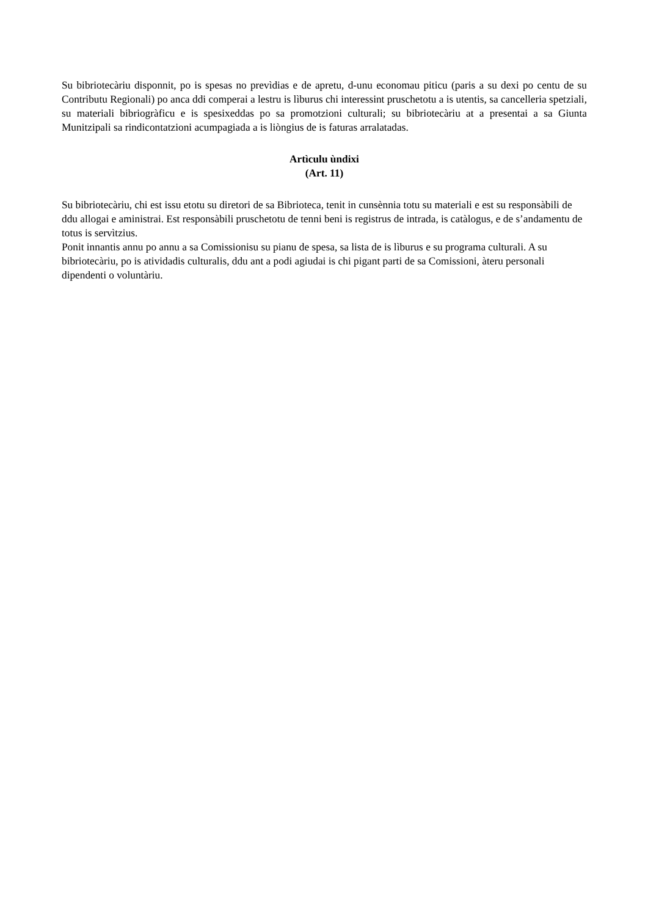Su bibriotecàriu disponnit, po is spesas no prevìdias e de apretu, d-unu economau piticu (paris a su dexi po centu de su Contributu Regionali) po anca ddi comperai a lestru is lìburus chi interessint pruschetotu a is utentis, sa cancelleria spetziali, su materiali bibriogràficu e is spesixeddas po sa promotzioni culturali; su bibriotecàriu at a presentai a sa Giunta Munitzipali sa rindicontatzioni acumpagiada a is liòngius de is faturas arralatadas.
Artìculu ùndixi
(Art. 11)
Su bibriotecàriu, chi est issu etotu su diretori de sa Bibrioteca, tenit in cunsènnia totu su materiali e est su responsàbili de ddu allogai e aministrai. Est responsàbili pruschetotu de tenni beni is registrus de intrada, is catàlogus, e de s’andamentu de totus is servìtzius.
Ponit innantis annu po annu a sa Comissionisu su pianu de spesa, sa lista de is lìburus e su programa culturali. A su bibriotecàriu, po is atividadis culturalis, ddu ant a podi agiudai is chi pigant parti de sa Comissioni, àteru personali dipendenti o voluntàriu.